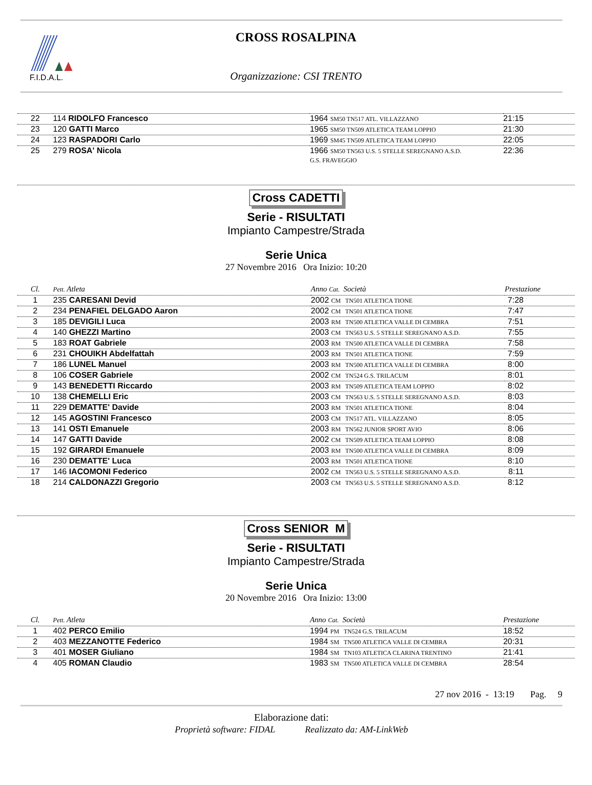F.I.D.A.L.
CROSS ROSALPINA
Organizzazione: CSI TRENTO
| 22 | 114 RIDOLFO Francesco | 1964 SM50 TN517 ATL. VILLAZZANO | 21:15 |
| 23 | 120 GATTI Marco | 1965 SM50 TN509 ATLETICA TEAM LOPPIO | 21:30 |
| 24 | 123 RASPADORI Carlo | 1969 SM45 TN509 ATLETICA TEAM LOPPIO | 22:05 |
| 25 | 279 ROSA' Nicola | 1966 SM50 TN563 U.S. 5 STELLE SEREGNANO A.S.D. G.S. FRAVEGGIO | 22:36 |
Cross CADETTI
Serie - RISULTATI
Impianto Campestre/Strada
Serie Unica
27 Novembre 2016 Ora Inizio: 10:20
| Cl. | Pett. Atleta | Anno Cat. Società | Prestazione |
| --- | --- | --- | --- |
| 1 | 235 CARESANI Devid | 2002 CM TN501 ATLETICA TIONE | 7:28 |
| 2 | 234 PENAFIEL DELGADO Aaron | 2002 CM TN501 ATLETICA TIONE | 7:47 |
| 3 | 185 DEVIGILI Luca | 2003 RM TN500 ATLETICA VALLE DI CEMBRA | 7:51 |
| 4 | 140 GHEZZI Martino | 2003 CM TN563 U.S. 5 STELLE SEREGNANO A.S.D. | 7:55 |
| 5 | 183 ROAT Gabriele | 2003 RM TN500 ATLETICA VALLE DI CEMBRA | 7:58 |
| 6 | 231 CHOUIKH Abdelfattah | 2003 RM TN501 ATLETICA TIONE | 7:59 |
| 7 | 186 LUNEL Manuel | 2003 RM TN500 ATLETICA VALLE DI CEMBRA | 8:00 |
| 8 | 106 COSER Gabriele | 2002 CM TN524 G.S. TRILACUM | 8:01 |
| 9 | 143 BENEDETTI Riccardo | 2003 RM TN509 ATLETICA TEAM LOPPIO | 8:02 |
| 10 | 138 CHEMELLI Eric | 2003 CM TN563 U.S. 5 STELLE SEREGNANO A.S.D. | 8:03 |
| 11 | 229 DEMATTE' Davide | 2003 RM TN501 ATLETICA TIONE | 8:04 |
| 12 | 145 AGOSTINI Francesco | 2003 CM TN517 ATL. VILLAZZANO | 8:05 |
| 13 | 141 OSTI Emanuele | 2003 RM TN562 JUNIOR SPORT AVIO | 8:06 |
| 14 | 147 GATTI Davide | 2002 CM TN509 ATLETICA TEAM LOPPIO | 8:08 |
| 15 | 192 GIRARDI Emanuele | 2003 RM TN500 ATLETICA VALLE DI CEMBRA | 8:09 |
| 16 | 230 DEMATTE' Luca | 2003 RM TN501 ATLETICA TIONE | 8:10 |
| 17 | 146 IACOMONI Federico | 2002 CM TN563 U.S. 5 STELLE SEREGNANO A.S.D. | 8:11 |
| 18 | 214 CALDONAZZI Gregorio | 2003 CM TN563 U.S. 5 STELLE SEREGNANO A.S.D. | 8:12 |
Cross SENIOR M
Serie - RISULTATI
Impianto Campestre/Strada
Serie Unica
20 Novembre 2016 Ora Inizio: 13:00
| Cl. | Pett. Atleta | Anno Cat. Società | Prestazione |
| --- | --- | --- | --- |
| 1 | 402 PERCO Emilio | 1994 PM TN524 G.S. TRILACUM | 18:52 |
| 2 | 403 MEZZANOTTE Federico | 1984 SM TN500 ATLETICA VALLE DI CEMBRA | 20:31 |
| 3 | 401 MOSER Giuliano | 1984 SM TN103 ATLETICA CLARINA TRENTINO | 21:41 |
| 4 | 405 ROMAN Claudio | 1983 SM TN500 ATLETICA VALLE DI CEMBRA | 28:54 |
27 nov 2016 - 13:19 Pag. 9
Elaborazione dati:
Proprietà software: FIDAL Realizzato da: AM-LinkWeb